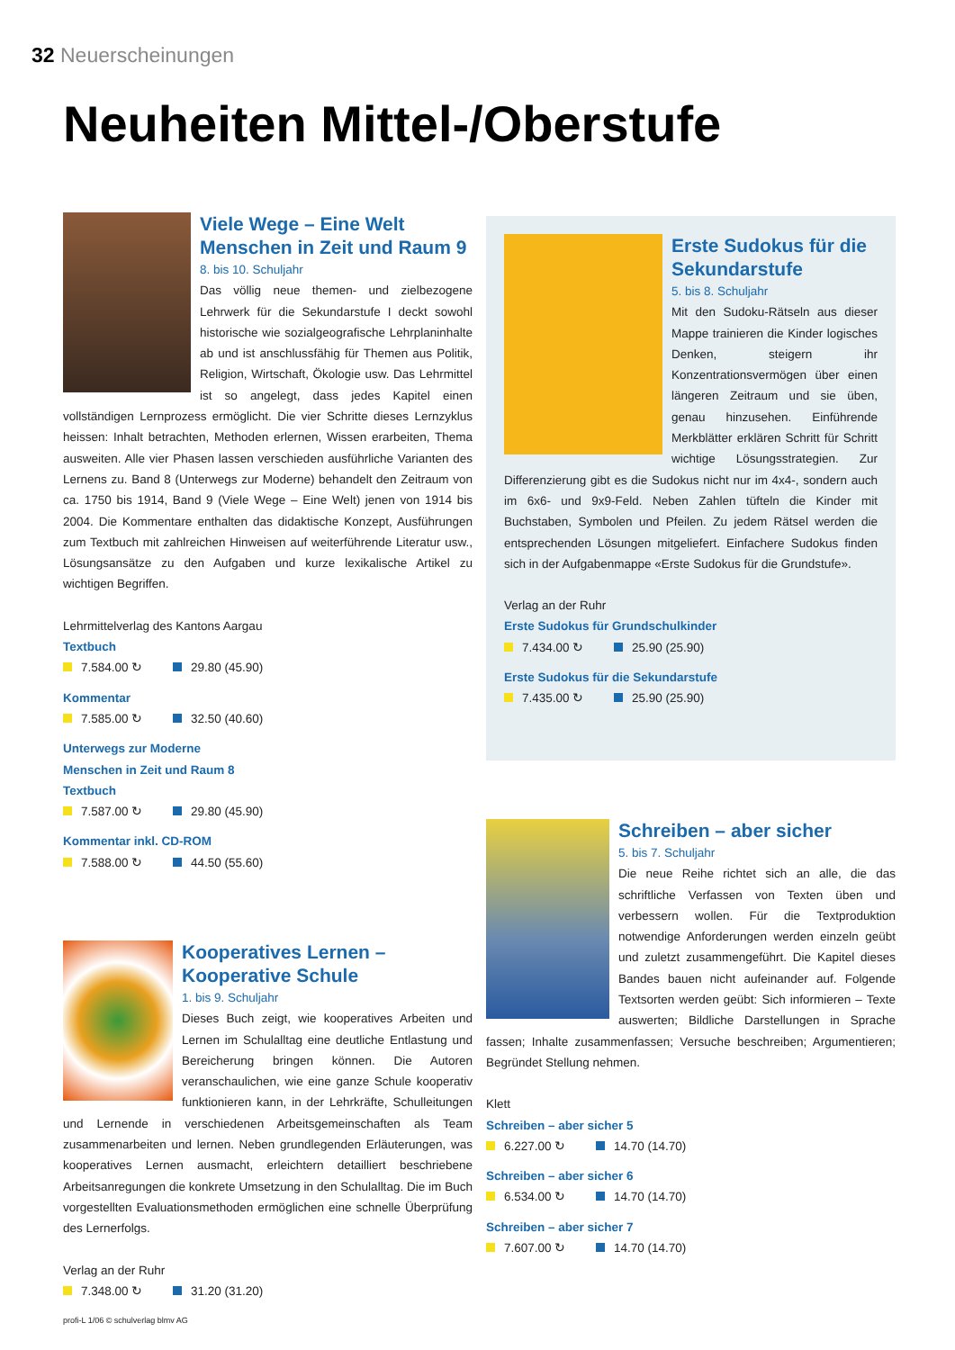32 Neuerscheinungen
Neuheiten Mittel-/Oberstufe
Viele Wege – Eine Welt Menschen in Zeit und Raum 9
8. bis 10. Schuljahr
Das völlig neue themen- und zielbezogene Lehrwerk für die Sekundarstufe I deckt sowohl historische wie sozialgeografische Lehrplaninhalte ab und ist anschlussfähig für Themen aus Politik, Religion, Wirtschaft, Ökologie usw. Das Lehrmittel ist so angelegt, dass jedes Kapitel einen vollständigen Lernprozess ermöglicht. Die vier Schritte dieses Lernzyklus heissen: Inhalt betrachten, Methoden erlernen, Wissen erarbeiten, Thema ausweiten. Alle vier Phasen lassen verschieden ausführliche Varianten des Lernens zu. Band 8 (Unterwegs zur Moderne) behandelt den Zeitraum von ca. 1750 bis 1914, Band 9 (Viele Wege – Eine Welt) jenen von 1914 bis 2004. Die Kommentare enthalten das didaktische Konzept, Ausführungen zum Textbuch mit zahlreichen Hinweisen auf weiterführende Literatur usw., Lösungsansätze zu den Aufgaben und kurze lexikalische Artikel zu wichtigen Begriffen.
Lehrmittelverlag des Kantons Aargau
Textbuch
7.584.00 ↻ 29.80 (45.90)
Kommentar
7.585.00 ↻ 32.50 (40.60)
Unterwegs zur Moderne
Menschen in Zeit und Raum 8
Textbuch
7.587.00 ↻ 29.80 (45.90)
Kommentar inkl. CD-ROM
7.588.00 ↻ 44.50 (55.60)
Kooperatives Lernen – Kooperative Schule
1. bis 9. Schuljahr
Dieses Buch zeigt, wie kooperatives Arbeiten und Lernen im Schulalltag eine deutliche Entlastung und Bereicherung bringen können. Die Autoren veranschaulichen, wie eine ganze Schule kooperativ funktionieren kann, in der Lehrkräfte, Schulleitungen und Lernende in verschiedenen Arbeitsgemeinschaften als Team zusammenarbeiten und lernen. Neben grundlegenden Erläuterungen, was kooperatives Lernen ausmacht, erleichtern detailliert beschriebene Arbeitsanregungen die konkrete Umsetzung in den Schulalltag. Die im Buch vorgestellten Evaluationsmethoden ermöglichen eine schnelle Überprüfung des Lernerfolgs.
Verlag an der Ruhr
7.348.00 ↻ 31.20 (31.20)
Erste Sudokus für die Sekundarstufe
5. bis 8. Schuljahr
Mit den Sudoku-Rätseln aus dieser Mappe trainieren die Kinder logisches Denken, steigern ihr Konzentrationsvermögen über einen längeren Zeitraum und sie üben, genau hinzusehen. Einführende Merkblätter erklären Schritt für Schritt wichtige Lösungsstrategien. Zur Differenzierung gibt es die Sudokus nicht nur im 4x4-, sondern auch im 6x6- und 9x9-Feld. Neben Zahlen tüfteln die Kinder mit Buchstaben, Symbolen und Pfeilen. Zu jedem Rätsel werden die entsprechenden Lösungen mitgeliefert. Einfachere Sudokus finden sich in der Aufgabenmappe «Erste Sudokus für die Grundstufe».
Verlag an der Ruhr
Erste Sudokus für Grundschulkinder
7.434.00 ↻ 25.90 (25.90)
Erste Sudokus für die Sekundarstufe
7.435.00 ↻ 25.90 (25.90)
Schreiben – aber sicher
5. bis 7. Schuljahr
Die neue Reihe richtet sich an alle, die das schriftliche Verfassen von Texten üben und verbessern wollen. Für die Textproduktion notwendige Anforderungen werden einzeln geübt und zuletzt zusammengeführt. Die Kapitel dieses Bandes bauen nicht aufeinander auf. Folgende Textsorten werden geübt: Sich informieren – Texte auswerten; Bildliche Darstellungen in Sprache fassen; Inhalte zusammenfassen; Versuche beschreiben; Argumentieren; Begründet Stellung nehmen.
Klett
Schreiben – aber sicher 5
6.227.00 ↻ 14.70 (14.70)
Schreiben – aber sicher 6
6.534.00 ↻ 14.70 (14.70)
Schreiben – aber sicher 7
7.607.00 ↻ 14.70 (14.70)
profi-L 1/06 © schulverlag blmv AG